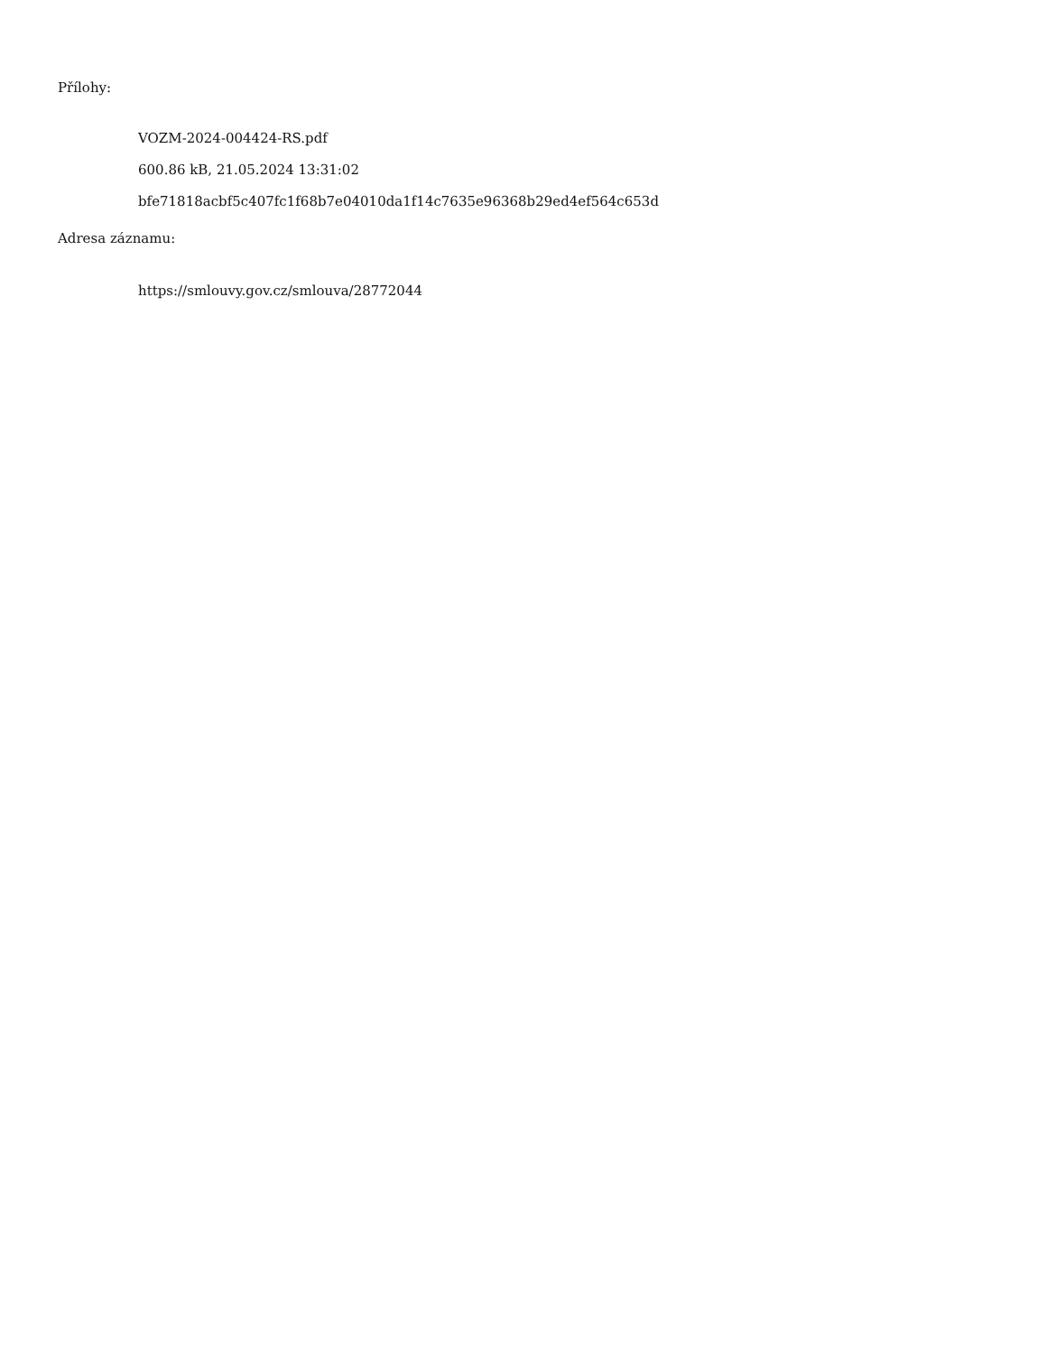Přílohy:
VOZM-2024-004424-RS.pdf
600.86 kB, 21.05.2024 13:31:02
bfe71818acbf5c407fc1f68b7e04010da1f14c7635e96368b29ed4ef564c653d
Adresa záznamu:
https://smlouvy.gov.cz/smlouva/28772044